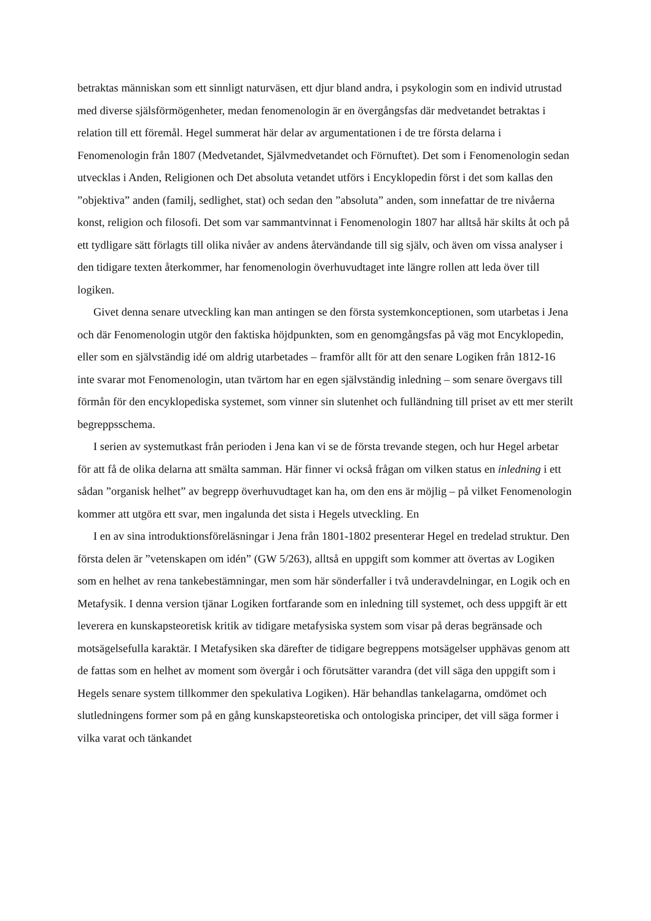betraktas människan som ett sinnligt naturväsen, ett djur bland andra, i psykologin som en individ utrustad med diverse själsförmögenheter, medan fenomenologin är en övergångsfas där medvetandet betraktas i relation till ett föremål. Hegel summerat här delar av argumentationen i de tre första delarna i Fenomenologin från 1807 (Medvetandet, Självmedvetandet och Förnuftet). Det som i Fenomenologin sedan utvecklas i Anden, Religionen och Det absoluta vetandet utförs i Encyklopedin först i det som kallas den ”objektiva” anden (familj, sedlighet, stat) och sedan den ”absoluta” anden, som innefattar de tre nivåerna konst, religion och filosofi. Det som var sammantvinnat i Fenomenologin 1807 har alltså här skilts åt och på ett tydligare sätt förlagts till olika nivåer av andens återvändande till sig själv, och även om vissa analyser i den tidigare texten återkommer, har fenomenologin överhuvudtaget inte längre rollen att leda över till logiken.
Givet denna senare utveckling kan man antingen se den första systemkonceptionen, som utarbetas i Jena och där Fenomenologin utgör den faktiska höjdpunkten, som en genomgångsfas på väg mot Encyklopedin, eller som en självständig idé om aldrig utarbetades – framför allt för att den senare Logiken från 1812-16 inte svarar mot Fenomenologin, utan tvärtom har en egen självständig inledning – som senare övergavs till förmån för den encyklopediska systemet, som vinner sin slutenhet och fulländning till priset av ett mer sterilt begreppsschema.
I serien av systemutkast från perioden i Jena kan vi se de första trevande stegen, och hur Hegel arbetar för att få de olika delarna att smälta samman. Här finner vi också frågan om vilken status en inledning i ett sådan ”organisk helhet” av begrepp överhuvudtaget kan ha, om den ens är möjlig – på vilket Fenomenologin kommer att utgöra ett svar, men ingalunda det sista i Hegels utveckling. En
I en av sina introduktionsföreläsningar i Jena från 1801-1802 presenterar Hegel en tredelad struktur. Den första delen är ”vetenskapen om idén” (GW 5/263), alltså en uppgift som kommer att övertas av Logiken som en helhet av rena tankebestämningar, men som här sönderfaller i två underavdelningar, en Logik och en Metafysik. I denna version tjänar Logiken fortfarande som en inledning till systemet, och dess uppgift är ett leverera en kunskapsteoretisk kritik av tidigare metafysiska system som visar på deras begränsade och motsägelsefulla karaktär. I Metafysiken ska därefter de tidigare begreppens motsägelser upphävas genom att de fattas som en helhet av moment som övergår i och förutsätter varandra (det vill säga den uppgift som i Hegels senare system tillkommer den spekulativa Logiken). Här behandlas tankelagarna, omdömet och slutledningens former som på en gång kunskapsteoretiska och ontologiska principer, det vill säga former i vilka varat och tänkandet